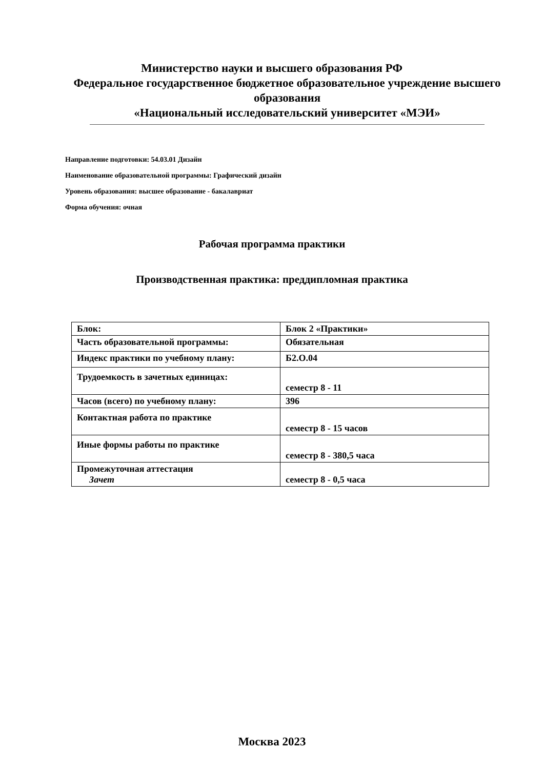Министерство науки и высшего образования РФ
Федеральное государственное бюджетное образовательное учреждение высшего образования
«Национальный исследовательский университет «МЭИ»
Направление подготовки: 54.03.01 Дизайн
Наименование образовательной программы: Графический дизайн
Уровень образования: высшее образование - бакалавриат
Форма обучения: очная
Рабочая программа практики
Производственная практика: преддипломная практика
| Блок: | Блок 2 «Практики» |
| Часть образовательной программы: | Обязательная |
| Индекс практики по учебному плану: | Б2.О.04 |
| Трудоемкость в зачетных единицах: | семестр 8 - 11 |
| Часов (всего) по учебному плану: | 396 |
| Контактная работа по практике | семестр 8 - 15 часов |
| Иные формы работы по практике | семестр 8 - 380,5 часа |
| Промежуточная аттестация Зачет | семестр 8 - 0,5 часа |
Москва 2023